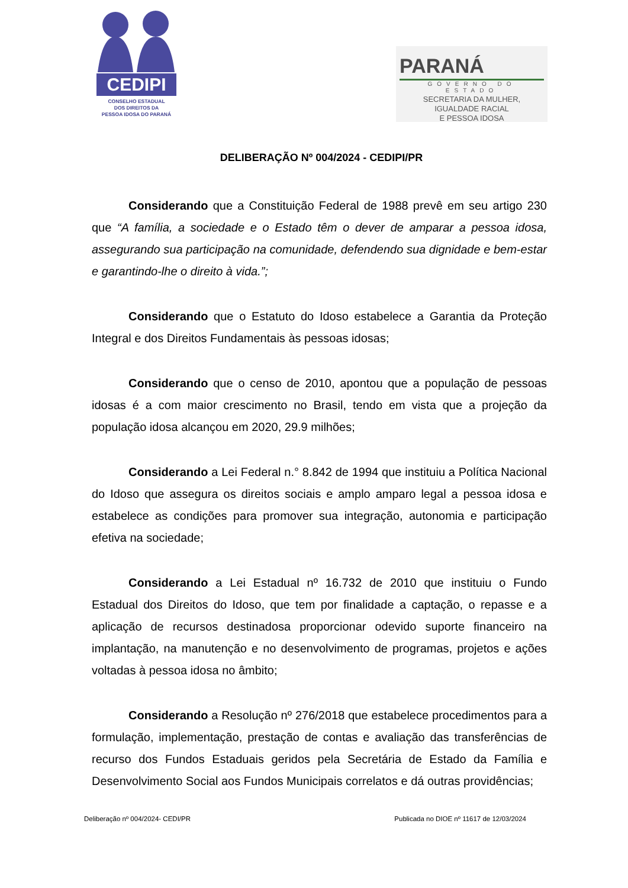CEDIPI
CONSELHO ESTADUAL
DOS DIREITOS DA
PESSOA IDOSA DO PARANÁ
PARANÁ
GOVERNO DO ESTADO
SECRETARIA DA MULHER,
IGUALDADE RACIAL
E PESSOA IDOSA
DELIBERAÇÃO Nº 004/2024 - CEDIPI/PR
Considerando que a Constituição Federal de 1988 prevê em seu artigo 230 que “A família, a sociedade e o Estado têm o dever de amparar a pessoa idosa, assegurando sua participação na comunidade, defendendo sua dignidade e bem-estar e garantindo-lhe o direito à vida.”;
Considerando que o Estatuto do Idoso estabelece a Garantia da Proteção Integral e dos Direitos Fundamentais às pessoas idosas;
Considerando que o censo de 2010, apontou que a população de pessoas idosas é a com maior crescimento no Brasil, tendo em vista que a projeção da população idosa alcançou em 2020, 29.9 milhões;
Considerando a Lei Federal n.° 8.842 de 1994 que instituiu a Política Nacional do Idoso que assegura os direitos sociais e amplo amparo legal a pessoa idosa e estabelece as condições para promover sua integração, autonomia e participação efetiva na sociedade;
Considerando a Lei Estadual nº 16.732 de 2010 que instituiu o Fundo Estadual dos Direitos do Idoso, que tem por finalidade a captação, o repasse e a aplicação de recursos destinadosa proporcionar odevido suporte financeiro na implantação, na manutenção e no desenvolvimento de programas, projetos e ações voltadas à pessoa idosa no âmbito;
Considerando a Resolução nº 276/2018 que estabelece procedimentos para a formulação, implementação, prestação de contas e avaliação das transferências de recurso dos Fundos Estaduais geridos pela Secretária de Estado da Família e Desenvolvimento Social aos Fundos Municipais correlatos e dá outras providências;
Deliberação nº 004/2024- CEDI/PR Publicada no DIOE nº 11617 de 12/03/2024